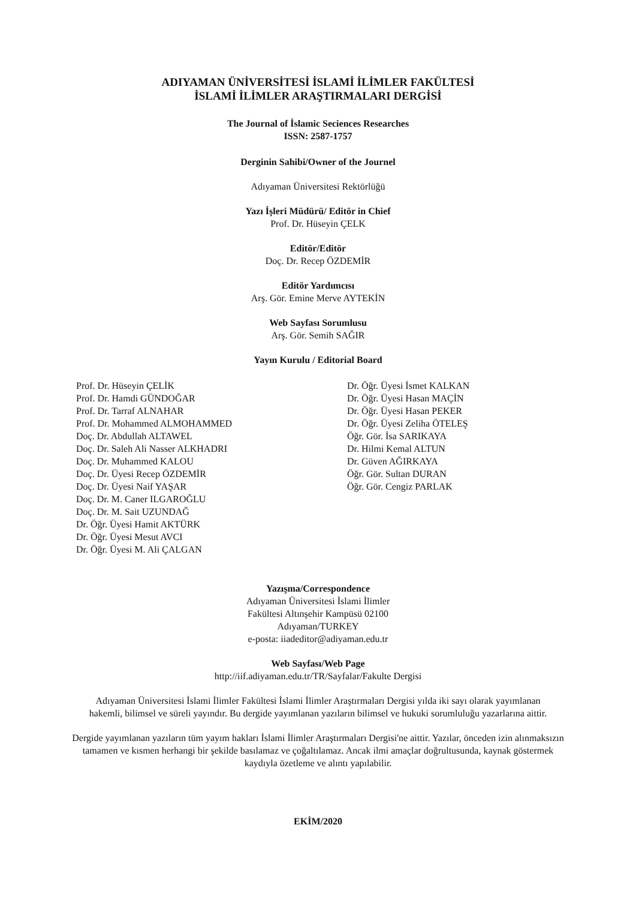ADIYAMAN ÜNİVERSİTESİ İSLAMİ İLİMLER FAKÜLTESİ
İSLAMİ İLİMLER ARAŞTIRMALARI DERGİSİ
The Journal of İslamic Seciences Researches
ISSN: 2587-1757
Derginin Sahibi/Owner of the Journel
Adıyaman Üniversitesi Rektörlüğü
Yazı İşleri Müdürü/ Editör in Chief
Prof. Dr. Hüseyin ÇELK
Editör/Editör
Doç. Dr. Recep ÖZDEMİR
Editör Yardımcısı
Arş. Gör. Emine Merve AYTEKİN
Web Sayfası Sorumlusu
Arş. Gör. Semih SAĞIR
Yayın Kurulu / Editorial Board
Prof. Dr. Hüseyin ÇELİK
Prof. Dr. Hamdi GÜNDOĞAR
Prof. Dr. Tarraf ALNAHAR
Prof. Dr. Mohammed ALMOHAMMED
Doç. Dr. Abdullah ALTAWEL
Doç. Dr. Saleh Ali Nasser ALKHADRI
Doç. Dr. Muhammed KALOU
Doç. Dr. Üyesi Recep ÖZDEMİR
Doç. Dr. Üyesi Naif YAŞAR
Doç. Dr. M. Caner ILGAROĞLU
Doç. Dr. M. Sait UZUNDAĞ
Dr. Öğr. Üyesi Hamit AKTÜRK
Dr. Öğr. Üyesi Mesut AVCI
Dr. Öğr. Üyesi M. Ali ÇALGAN
Dr. Öğr. Üyesi İsmet KALKAN
Dr. Öğr. Üyesi Hasan MAÇİN
Dr. Öğr. Üyesi Hasan PEKER
Dr. Öğr. Üyesi Zeliha ÖTELEŞ
Öğr. Gör. İsa SARIKAYA
Dr. Hilmi Kemal ALTUN
Dr. Güven AĞIRKAYA
Öğr. Gör. Sultan DURAN
Öğr. Gör. Cengiz PARLAK
Yazışma/Correspondence
Adıyaman Üniversitesi İslami İlimler
Fakültesi Altınşehir Kampüsü 02100
Adıyaman/TURKEY
e-posta: iiadeditor@adiyaman.edu.tr
Web Sayfası/Web Page
http://iif.adiyaman.edu.tr/TR/Sayfalar/Fakulte Dergisi
Adıyaman Üniversitesi İslami İlimler Fakültesi İslami İlimler Araştırmaları Dergisi yılda iki sayı olarak yayımlanan hakemli, bilimsel ve süreli yayındır. Bu dergide yayımlanan yazıların bilimsel ve hukuki sorumluluğu yazarlarına aittir.
Dergide yayımlanan yazıların tüm yayım hakları İslami İlimler Araştırmaları Dergisi'ne aittir. Yazılar, önceden izin alınmaksızın tamamen ve kısmen herhangi bir şekilde basılamaz ve çoğaltılamaz. Ancak ilmi amaçlar doğrultusunda, kaynak göstermek kaydıyla özetleme ve alıntı yapılabilir.
EKİM/2020